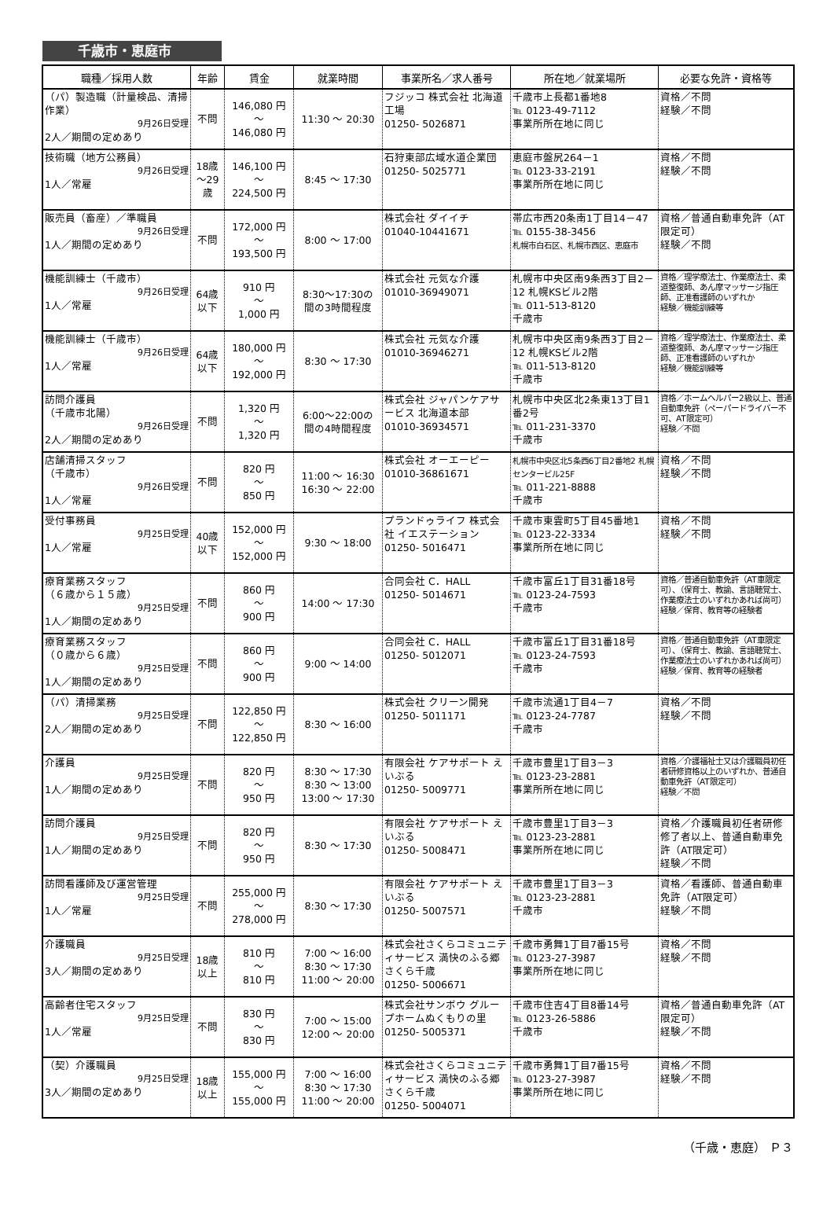千歳市・恵庭市
| 職種／採用人数 | 年齢 | 賃金 | 就業時間 | 事業所名／求人番号 | 所在地／就業場所 | 必要な免許・資格等 |
| --- | --- | --- | --- | --- | --- | --- |
| （パ）製造職（計量検品、清掃作業） 9月26日受理 2人／期間の定めあり | 不問 | 146,080 円 ～ 146,080 円 | 11:30 ～ 20:30 | フジッコ 株式会社 北海道工場 01250- 5026871 | 千歳市上長都1番地8 ℡ 0123-49-7112 事業所所在地に同じ | 資格／不問 経験／不問 |
| 技術職（地方公務員） 9月26日受理 1人／常雇 | 18歳 ～29 歳 | 146,100 円 ～ 224,500 円 | 8:45 ～ 17:30 | 石狩東部広域水道企業団 01250- 5025771 | 恵庭市盤尻264－1 ℡ 0123-33-2191 事業所所在地に同じ | 資格／不問 経験／不問 |
| 販売員（畜産）／準職員 9月26日受理 1人／期間の定めあり | 不問 | 172,000 円 ～ 193,500 円 | 8:00 ～ 17:00 | 株式会社 ダイイチ 01040-10441671 | 帯広市西20条南1丁目14－47 ℡ 0155-38-3456 札幌市白石区、札幌市西区、恵庭市 | 資格／普通自動車免許（AT限定可） 経験／不問 |
| 機能訓練士（千歳市） 9月26日受理 1人／常雇 | 64歳 以下 | 910 円 ～ 1,000 円 | 8:30～17:30の 間の3時間程度 | 株式会社 元気な介護 01010-36949071 | 札幌市中央区南9条西3丁目2－12 札幌KSビル2階 ℡ 011-513-8120 千歳市 | 資格／理学療法士、作業療法士、柔道整復師、あん摩マッサージ指圧師、正准看護師のいずれか 経験／機能訓練等 |
| 機能訓練士（千歳市） 9月26日受理 1人／常雇 | 64歳 以下 | 180,000 円 ～ 192,000 円 | 8:30 ～ 17:30 | 株式会社 元気な介護 01010-36946271 | 札幌市中央区南9条西3丁目2－12 札幌KSビル2階 ℡ 011-513-8120 千歳市 | 資格／理学療法士、作業療法士、柔道整復師、あん摩マッサージ指圧師、正准看護師のいずれか 経験／機能訓練等 |
| 訪問介護員 （千歳市北陽） 9月26日受理 2人／期間の定めあり | 不問 | 1,320 円 ～ 1,320 円 | 6:00～22:00の 間の4時間程度 | 株式会社 ジャパンケアサービス 北海道本部 01010-36934571 | 札幌市中央区北2条東13丁目1番2号 ℡ 011-231-3370 千歳市 | 資格／ホームヘルパー2級以上、普通自動車免許（ペーパードライバー不可、AT限定可） 経験／不問 |
| 店舗清掃スタッフ （千歳市） 9月26日受理 1人／常雇 | 不問 | 820 円 ～ 850 円 | 11:00 ～ 16:30 16:30 ～ 22:00 | 株式会社 オーエーピー 01010-36861671 | 札幌市中央区北5条西6丁目2番地2 札幌センタービル25F ℡ 011-221-8888 千歳市 | 資格／不問 経験／不問 |
| 受付事務員 9月25日受理 1人／常雇 | 40歳 以下 | 152,000 円 ～ 152,000 円 | 9:30 ～ 18:00 | プランドゥライフ 株式会社 イエステーション 01250- 5016471 | 千歳市東雲町5丁目45番地1 ℡ 0123-22-3334 事業所所在地に同じ | 資格／不問 経験／不問 |
| 療育業務スタッフ （６歳から１５歳） 9月25日受理 1人／期間の定めあり | 不問 | 860 円 ～ 900 円 | 14:00 ～ 17:30 | 合同会社 C．HALL 01250- 5014671 | 千歳市富丘1丁目31番18号 ℡ 0123-24-7593 千歳市 | 資格／普通自動車免許（AT車限定可）、（保育士、教諭、言語聴覚士、作業療法士のいずれかあれば尚可） 経験／保育、教育等の経験者 |
| 療育業務スタッフ （０歳から６歳） 9月25日受理 1人／期間の定めあり | 不問 | 860 円 ～ 900 円 | 9:00 ～ 14:00 | 合同会社 C．HALL 01250- 5012071 | 千歳市富丘1丁目31番18号 ℡ 0123-24-7593 千歳市 | 資格／普通自動車免許（AT車限定可）、（保育士、教諭、言語聴覚士、作業療法士のいずれかあれば尚可） 経験／保育、教育等の経験者 |
| （パ）清掃業務 9月25日受理 2人／期間の定めあり | 不問 | 122,850 円 ～ 122,850 円 | 8:30 ～ 16:00 | 株式会社 クリーン開発 01250- 5011171 | 千歳市流通1丁目4－7 ℡ 0123-24-7787 千歳市 | 資格／不問 経験／不問 |
| 介護員 9月25日受理 1人／期間の定めあり | 不問 | 820 円 ～ 950 円 | 8:30 ～ 17:30 8:30 ～ 13:00 13:00 ～ 17:30 | 有限会社 ケアサポート えいぶる 01250- 5009771 | 千歳市豊里1丁目3－3 ℡ 0123-23-2881 事業所所在地に同じ | 資格／介護福祉士又は介護職員初任者研修資格以上のいずれか、普通自動車免許（AT限定可） 経験／不問 |
| 訪問介護員 9月25日受理 1人／期間の定めあり | 不問 | 820 円 ～ 950 円 | 8:30 ～ 17:30 | 有限会社 ケアサポート えいぶる 01250- 5008471 | 千歳市豊里1丁目3－3 ℡ 0123-23-2881 事業所所在地に同じ | 資格／介護職員初任者研修修了者以上、普通自動車免許（AT限定可） 経験／不問 |
| 訪問看護師及び運営管理 9月25日受理 1人／常雇 | 不問 | 255,000 円 ～ 278,000 円 | 8:30 ～ 17:30 | 有限会社 ケアサポート えいぶる 01250- 5007571 | 千歳市豊里1丁目3－3 ℡ 0123-23-2881 千歳市 | 資格／看護師、普通自動車免許（AT限定可） 経験／不問 |
| 介護職員 9月25日受理 3人／期間の定めあり | 18歳 以上 | 810 円 ～ 810 円 | 7:00 ～ 16:00 8:30 ～ 17:30 11:00 ～ 20:00 | 株式会社さくらコミュニティサービス 満快のふる郷さくら千歳 01250- 5006671 | 千歳市勇舞1丁目7番15号 ℡ 0123-27-3987 事業所所在地に同じ | 資格／不問 経験／不問 |
| 高齢者住宅スタッフ 9月25日受理 1人／常雇 | 不問 | 830 円 ～ 830 円 | 7:00 ～ 15:00 12:00 ～ 20:00 | 株式会社サンボウ グループホームぬくもりの里 01250- 5005371 | 千歳市住吉4丁目8番14号 ℡ 0123-26-5886 千歳市 | 資格／普通自動車免許（AT限定可） 経験／不問 |
| （契）介護職員 9月25日受理 3人／期間の定めあり | 18歳 以上 | 155,000 円 ～ 155,000 円 | 7:00 ～ 16:00 8:30 ～ 17:30 11:00 ～ 20:00 | 株式会社さくらコミュニティサービス 満快のふる郷さくら千歳 01250- 5004071 | 千歳市勇舞1丁目7番15号 ℡ 0123-27-3987 事業所所在地に同じ | 資格／不問 経験／不問 |
（千歳・恵庭） Ｐ３